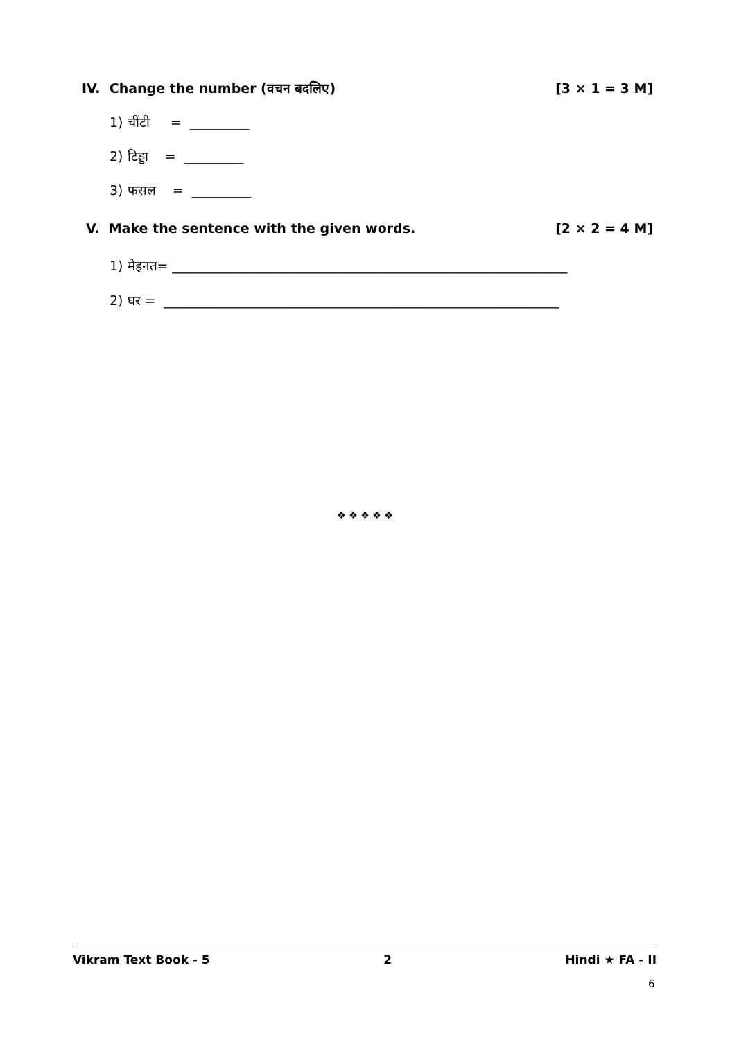IV. Change the number (वचन बदलिए) [3 × 1 = 3 M]
1) चींटी = _________
2) टिड्डा = _________
3) फसल = _________
V. Make the sentence with the given words. [2 × 2 = 4 M]
1) मेहनत= ____________________________________________________________
2) घर = ____________________________________________________________
❖ ❖ ❖ ❖ ❖
Vikram Text Book - 5 2 Hindi ★ FA - II
6